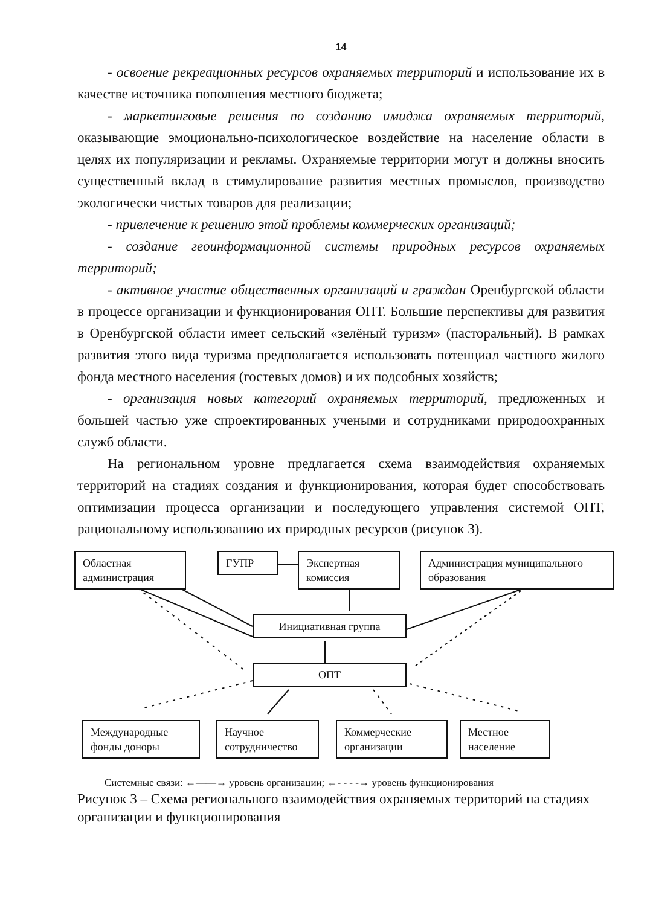14
- освоение рекреационных ресурсов охраняемых территорий и использование их в качестве источника пополнения местного бюджета;
- маркетинговые решения по созданию имиджа охраняемых территорий, оказывающие эмоционально-психологическое воздействие на население области в целях их популяризации и рекламы. Охраняемые территории могут и должны вносить существенный вклад в стимулирование развития местных промыслов, производство экологически чистых товаров для реализации;
- привлечение к решению этой проблемы коммерческих организаций;
- создание геоинформационной системы природных ресурсов охраняемых территорий;
- активное участие общественных организаций и граждан Оренбургской области в процессе организации и функционирования ОПТ. Большие перспективы для развития в Оренбургской области имеет сельский «зелёный туризм» (пасторальный). В рамках развития этого вида туризма предполагается использовать потенциал частного жилого фонда местного населения (гостевых домов) и их подсобных хозяйств;
- организация новых категорий охраняемых территорий, предложенных и большей частью уже спроектированных учеными и сотрудниками природоохранных служб области.
На региональном уровне предлагается схема взаимодействия охраняемых территорий на стадиях создания и функционирования, которая будет способствовать оптимизации процесса организации и последующего управления системой ОПТ, рациональному использованию их природных ресурсов (рисунок 3).
Областная администрация
ГУПР
Экспертная комиссия
Администрация муниципального образования
Инициативная группа
ОПТ
Международные фонды доноры
Научное сотрудничество
Коммерческие организации
Местное население
Системные связи: ←——→ уровень организации; ←- - - -→ уровень функционирования
Рисунок 3 – Схема регионального взаимодействия охраняемых территорий на стадиях организации и функционирования